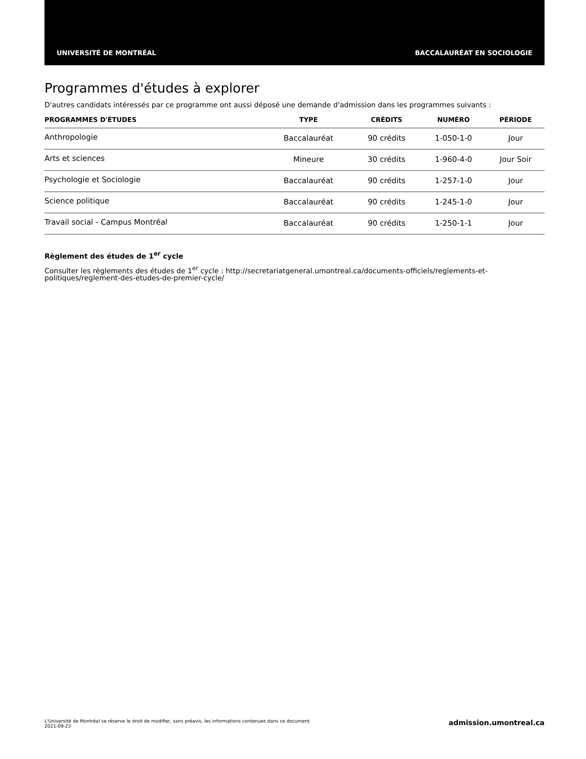UNIVERSITÉ DE MONTRÉAL BACCALAURÉAT EN SOCIOLOGIE
Programmes d'études à explorer
D'autres candidats intéressés par ce programme ont aussi déposé une demande d'admission dans les programmes suivants :
| PROGRAMMES D'ÉTUDES | TYPE | CRÉDITS | NUMÉRO | PÉRIODE |
| --- | --- | --- | --- | --- |
| Anthropologie | Baccalauréat | 90 crédits | 1-050-1-0 | Jour |
| Arts et sciences | Mineure | 30 crédits | 1-960-4-0 | Jour Soir |
| Psychologie et Sociologie | Baccalauréat | 90 crédits | 1-257-1-0 | Jour |
| Science politique | Baccalauréat | 90 crédits | 1-245-1-0 | Jour |
| Travail social - Campus Montréal | Baccalauréat | 90 crédits | 1-250-1-1 | Jour |
Règlement des études de 1<sup>er</sup> cycle
Consulter les règlements des études de 1<sup>er</sup> cycle : http://secretariatgeneral.umontreal.ca/documents-officiels/reglements-et-politiques/reglement-des-etudes-de-premier-cycle/
L'Université de Montréal se réserve le droit de modifier, sans préavis, les informations contenues dans ce document.
2021-09-23
admission.umontreal.ca